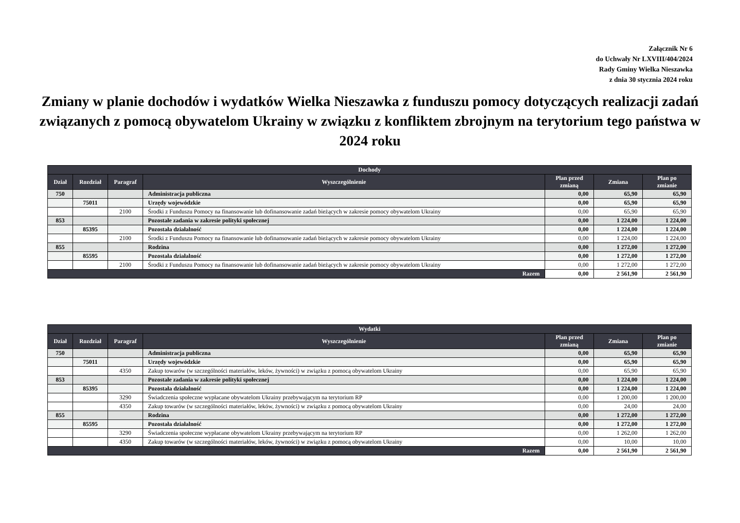Załącznik Nr 6
do Uchwały Nr LXVIII/404/2024
Rady Gminy Wielka Nieszawka
z dnia 30 stycznia 2024 roku
Zmiany w planie dochodów i wydatków Wielka Nieszawka z funduszu pomocy dotyczących realizacji zadań związanych z pomocą obywatelom Ukrainy w związku z konfliktem zbrojnym na terytorium tego państwa w 2024 roku
| Dochody | | | | | | |
| --- | --- | --- | --- | --- | --- | --- |
| Dział | Rozdział | Paragraf | Wyszczególnienie | Plan przed zmianą | Zmiana | Plan po zmianie |
| 750 | | | Administracja publiczna | 0,00 | 65,90 | 65,90 |
| | 75011 | | Urzędy wojewódzkie | 0,00 | 65,90 | 65,90 |
| | | 2100 | Środki z Funduszu Pomocy na finansowanie lub dofinansowanie zadań bieżących w zakresie pomocy obywatelom Ukrainy | 0,00 | 65,90 | 65,90 |
| 853 | | | Pozostałe zadania w zakresie polityki społecznej | 0,00 | 1 224,00 | 1 224,00 |
| | 85395 | | Pozostała działalność | 0,00 | 1 224,00 | 1 224,00 |
| | | 2100 | Środki z Funduszu Pomocy na finansowanie lub dofinansowanie zadań bieżących w zakresie pomocy obywatelom Ukrainy | 0,00 | 1 224,00 | 1 224,00 |
| 855 | | | Rodzina | 0,00 | 1 272,00 | 1 272,00 |
| | 85595 | | Pozostała działalność | 0,00 | 1 272,00 | 1 272,00 |
| | | 2100 | Środki z Funduszu Pomocy na finansowanie lub dofinansowanie zadań bieżących w zakresie pomocy obywatelom Ukrainy | 0,00 | 1 272,00 | 1 272,00 |
| Razem | | | | 0,00 | 2 561,90 | 2 561,90 |
| Wydatki | | | | | | |
| --- | --- | --- | --- | --- | --- | --- |
| Dział | Rozdział | Paragraf | Wyszczególnienie | Plan przed zmianą | Zmiana | Plan po zmianie |
| 750 | | | Administracja publiczna | 0,00 | 65,90 | 65,90 |
| | 75011 | | Urzędy wojewódzkie | 0,00 | 65,90 | 65,90 |
| | | 4350 | Zakup towarów (w szczególności materiałów, leków, żywności) w związku z pomocą obywatelom Ukrainy | 0,00 | 65,90 | 65,90 |
| 853 | | | Pozostałe zadania w zakresie polityki społecznej | 0,00 | 1 224,00 | 1 224,00 |
| | 85395 | | Pozostała działalność | 0,00 | 1 224,00 | 1 224,00 |
| | | 3290 | Świadczenia społeczne wypłacane obywatelom Ukrainy przebywającym na terytorium RP | 0,00 | 1 200,00 | 1 200,00 |
| | | 4350 | Zakup towarów (w szczególności materiałów, leków, żywności) w związku z pomocą obywatelom Ukrainy | 0,00 | 24,00 | 24,00 |
| 855 | | | Rodzina | 0,00 | 1 272,00 | 1 272,00 |
| | 85595 | | Pozostała działalność | 0,00 | 1 272,00 | 1 272,00 |
| | | 3290 | Świadczenia społeczne wypłacane obywatelom Ukrainy przebywającym na terytorium RP | 0,00 | 1 262,00 | 1 262,00 |
| | | 4350 | Zakup towarów (w szczególności materiałów, leków, żywności) w związku z pomocą obywatelom Ukrainy | 0,00 | 10,00 | 10,00 |
| Razem | | | | 0,00 | 2 561,90 | 2 561,90 |